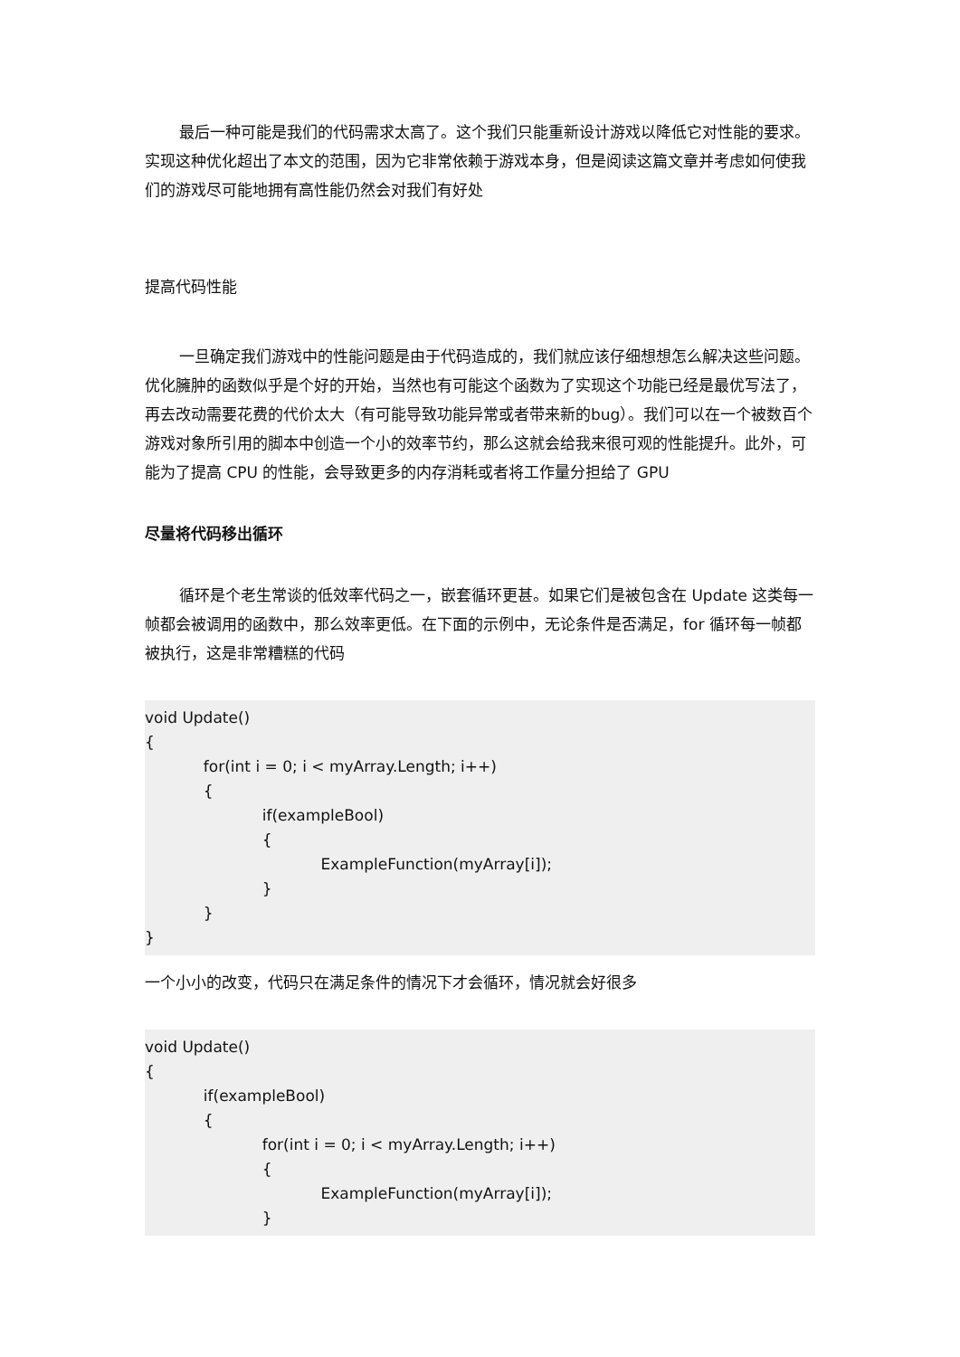最后一种可能是我们的代码需求太高了。这个我们只能重新设计游戏以降低它对性能的要求。实现这种优化超出了本文的范围，因为它非常依赖于游戏本身，但是阅读这篇文章并考虑如何使我们的游戏尽可能地拥有高性能仍然会对我们有好处
提高代码性能
一旦确定我们游戏中的性能问题是由于代码造成的，我们就应该仔细想想怎么解决这些问题。优化臃肿的函数似乎是个好的开始，当然也有可能这个函数为了实现这个功能已经是最优写法了，再去改动需要花费的代价太大（有可能导致功能异常或者带来新的bug）。我们可以在一个被数百个游戏对象所引用的脚本中创造一个小的效率节约，那么这就会给我来很可观的性能提升。此外，可能为了提高 CPU 的性能，会导致更多的内存消耗或者将工作量分担给了 GPU
尽量将代码移出循环
循环是个老生常谈的低效率代码之一，嵌套循环更甚。如果它们是被包含在 Update 这类每一帧都会被调用的函数中，那么效率更低。在下面的示例中，无论条件是否满足，for 循环每一帧都被执行，这是非常糟糕的代码
void Update()
{
for(int i = 0; i < myArray.Length; i++)
{
if(exampleBool)
{
ExampleFunction(myArray[i]);
}
}
}
一个小小的改变，代码只在满足条件的情况下才会循环，情况就会好很多
void Update()
{
if(exampleBool)
{
for(int i = 0; i < myArray.Length; i++)
{
ExampleFunction(myArray[i]);
}